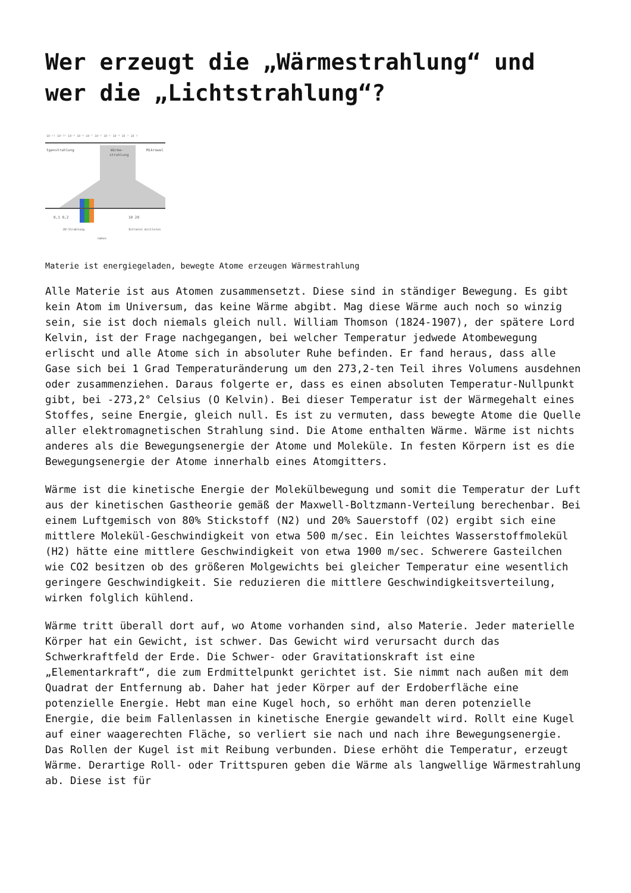Wer erzeugt die „Wärmestrahlung“ und wer die „Lichtstrahlung“?
10⁻¹¹ 10⁻¹⁰ 10⁻⁹ 10⁻⁸ 10⁻⁷ 10⁻⁶ 10⁻⁵ 10⁻⁴ 10⁻³ 10⁻²
tgenstrahlung
Wärme-
strahlung
Mikrowel
0,1 0,2
10 20
UV-Strahlung
nahes
Infrarot mittleres
Materie ist energiegeladen, bewegte Atome erzeugen Wärmestrahlung
Alle Materie ist aus Atomen zusammensetzt. Diese sind in ständiger Bewegung. Es gibt kein Atom im Universum, das keine Wärme abgibt. Mag diese Wärme auch noch so winzig sein, sie ist doch niemals gleich null. William Thomson (1824-1907), der spätere Lord Kelvin, ist der Frage nachgegangen, bei welcher Temperatur jedwede Atombewegung erlischt und alle Atome sich in absoluter Ruhe befinden. Er fand heraus, dass alle Gase sich bei 1 Grad Temperaturänderung um den 273,2-ten Teil ihres Volumens ausdehnen oder zusammenziehen. Daraus folgerte er, dass es einen absoluten Temperatur-Nullpunkt gibt, bei -273,2° Celsius (O Kelvin). Bei dieser Temperatur ist der Wärmegehalt eines Stoffes, seine Energie, gleich null. Es ist zu vermuten, dass bewegte Atome die Quelle aller elektromagnetischen Strahlung sind. Die Atome enthalten Wärme. Wärme ist nichts anderes als die Bewegungsenergie der Atome und Moleküle. In festen Körpern ist es die Bewegungsenergie der Atome innerhalb eines Atomgitters.
Wärme ist die kinetische Energie der Molekülbewegung und somit die Temperatur der Luft aus der kinetischen Gastheorie gemäß der Maxwell-Boltzmann-Verteilung berechenbar. Bei einem Luftgemisch von 80% Stickstoff (N2) und 20% Sauerstoff (O2) ergibt sich eine mittlere Molekül-Geschwindigkeit von etwa 500 m/sec. Ein leichtes Wasserstoffmolekül (H2) hätte eine mittlere Geschwindigkeit von etwa 1900 m/sec. Schwerere Gasteilchen wie CO2 besitzen ob des größeren Molgewichts bei gleicher Temperatur eine wesentlich geringere Geschwindigkeit. Sie reduzieren die mittlere Geschwindigkeitsverteilung, wirken folglich kühlend.
Wärme tritt überall dort auf, wo Atome vorhanden sind, also Materie. Jeder materielle Körper hat ein Gewicht, ist schwer. Das Gewicht wird verursacht durch das Schwerkraftfeld der Erde. Die Schwer- oder Gravitationskraft ist eine „Elementarkraft“, die zum Erdmittelpunkt gerichtet ist. Sie nimmt nach außen mit dem Quadrat der Entfernung ab. Daher hat jeder Körper auf der Erdoberfläche eine potenzielle Energie. Hebt man eine Kugel hoch, so erhöht man deren potenzielle Energie, die beim Fallenlassen in kinetische Energie gewandelt wird. Rollt eine Kugel auf einer waagerechten Fläche, so verliert sie nach und nach ihre Bewegungsenergie. Das Rollen der Kugel ist mit Reibung verbunden. Diese erhöht die Temperatur, erzeugt Wärme. Derartige Roll- oder Trittspuren geben die Wärme als langwellige Wärmestrahlung ab. Diese ist für